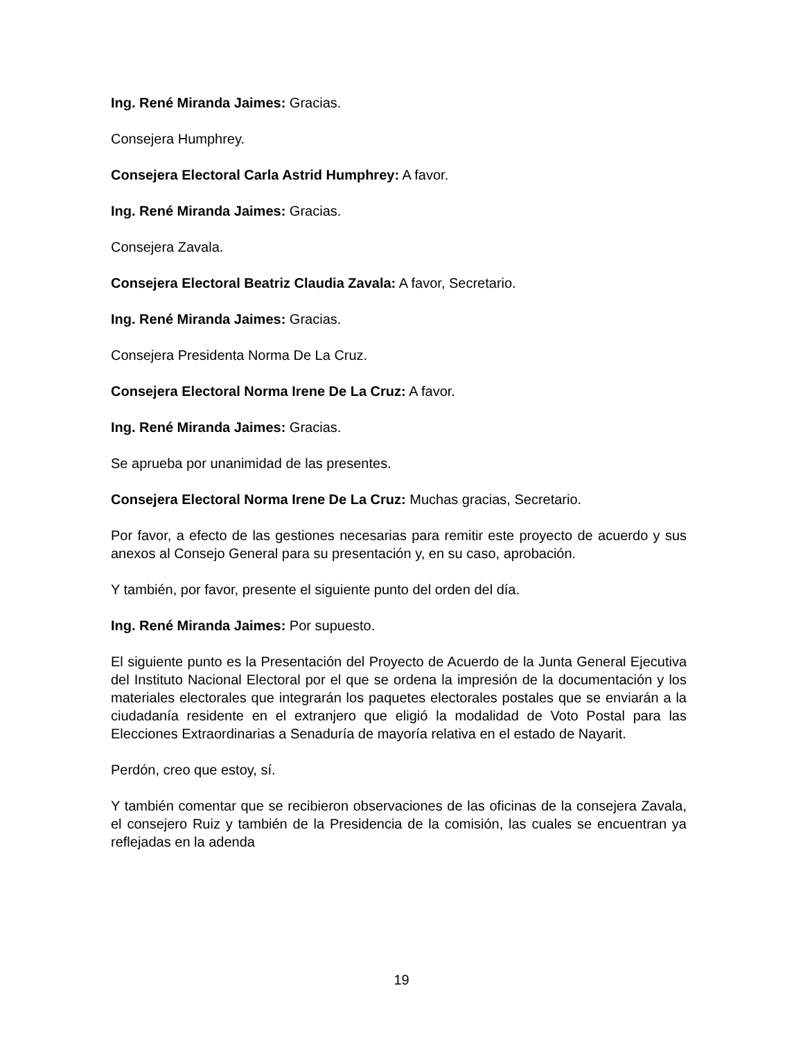Ing. René Miranda Jaimes: Gracias.
Consejera Humphrey.
Consejera Electoral Carla Astrid Humphrey: A favor.
Ing. René Miranda Jaimes: Gracias.
Consejera Zavala.
Consejera Electoral Beatriz Claudia Zavala: A favor, Secretario.
Ing. René Miranda Jaimes: Gracias.
Consejera Presidenta Norma De La Cruz.
Consejera Electoral Norma Irene De La Cruz: A favor.
Ing. René Miranda Jaimes: Gracias.
Se aprueba por unanimidad de las presentes.
Consejera Electoral Norma Irene De La Cruz: Muchas gracias, Secretario.
Por favor, a efecto de las gestiones necesarias para remitir este proyecto de acuerdo y sus anexos al Consejo General para su presentación y, en su caso, aprobación.
Y también, por favor, presente el siguiente punto del orden del día.
Ing. René Miranda Jaimes: Por supuesto.
El siguiente punto es la Presentación del Proyecto de Acuerdo de la Junta General Ejecutiva del Instituto Nacional Electoral por el que se ordena la impresión de la documentación y los materiales electorales que integrarán los paquetes electorales postales que se enviarán a la ciudadanía residente en el extranjero que eligió la modalidad de Voto Postal para las Elecciones Extraordinarias a Senaduría de mayoría relativa en el estado de Nayarit.
Perdón, creo que estoy, sí.
Y también comentar que se recibieron observaciones de las oficinas de la consejera Zavala, el consejero Ruiz y también de la Presidencia de la comisión, las cuales se encuentran ya reflejadas en la adenda
19